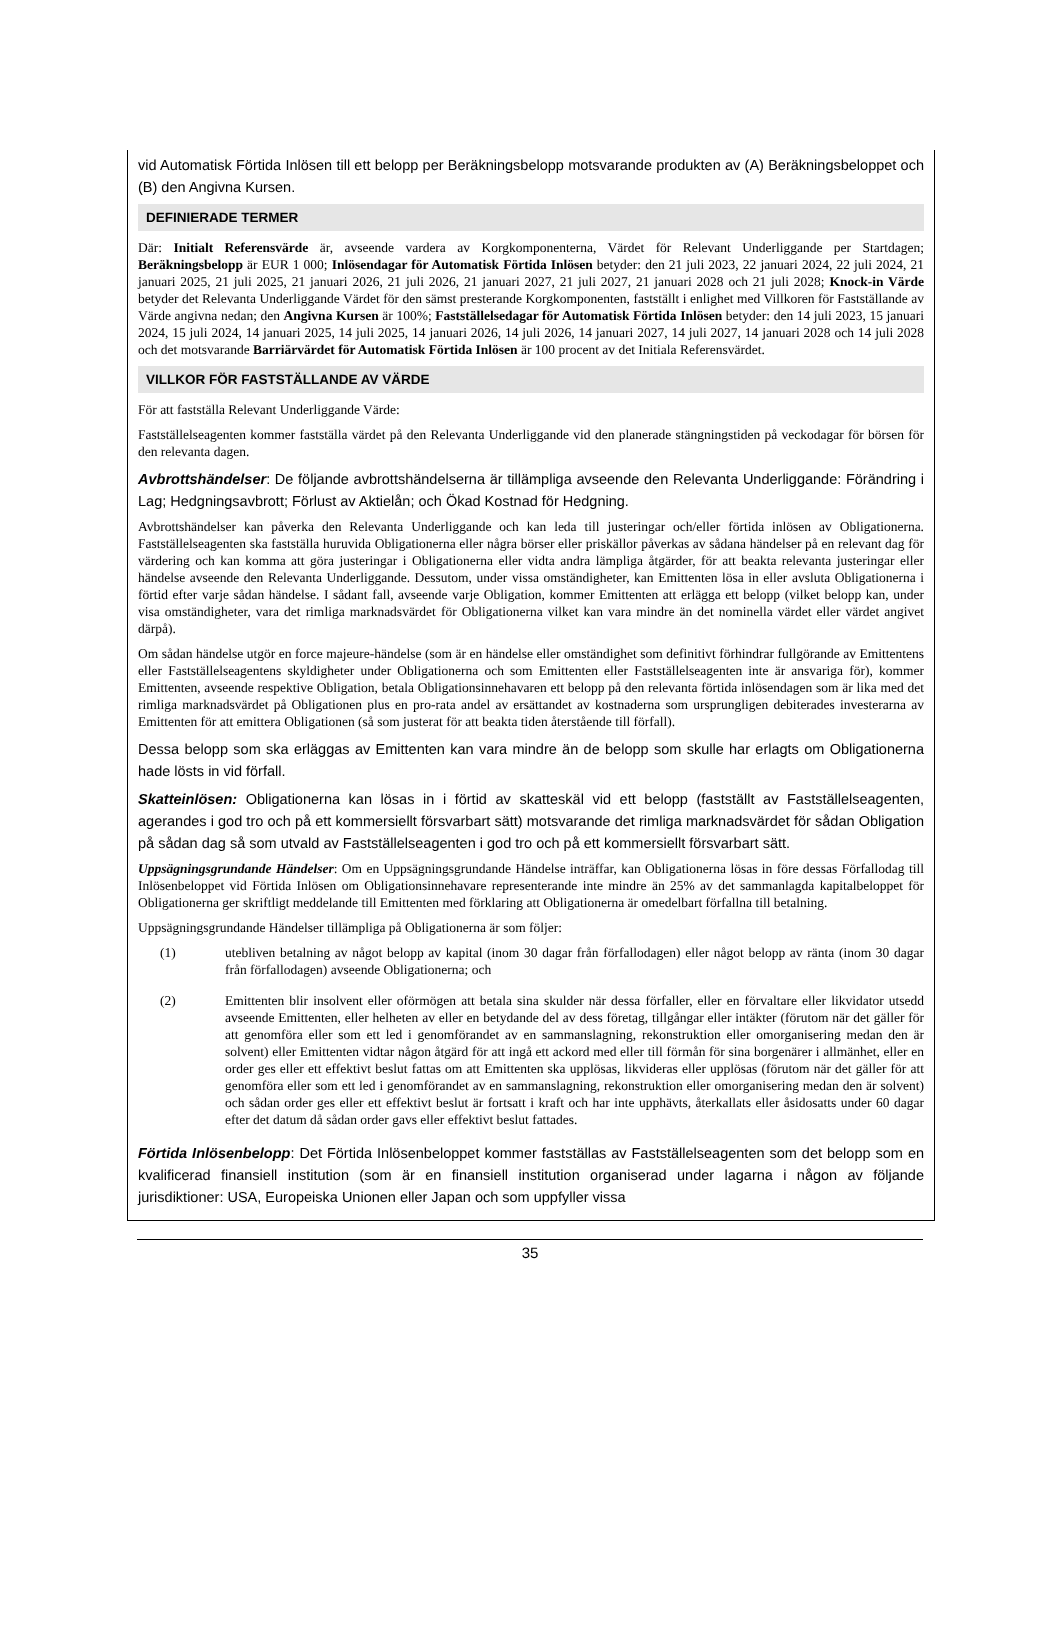vid Automatisk Förtida Inlösen till ett belopp per Beräkningsbelopp motsvarande produkten av (A) Beräkningsbeloppet och (B) den Angivna Kursen.
DEFINIERADE TERMER
Där: Initialt Referensvärde är, avseende vardera av Korgkomponenterna, Värdet för Relevant Underliggande per Startdagen; Beräkningsbelopp är EUR 1 000; Inlösendagar för Automatisk Förtida Inlösen betyder: den 21 juli 2023, 22 januari 2024, 22 juli 2024, 21 januari 2025, 21 juli 2025, 21 januari 2026, 21 juli 2026, 21 januari 2027, 21 juli 2027, 21 januari 2028 och 21 juli 2028; Knock-in Värde betyder det Relevanta Underliggande Värdet för den sämst presterande Korgkomponenten, fastställt i enlighet med Villkoren för Fastställande av Värde angivna nedan; den Angivna Kursen är 100%; Fastställelsedagar för Automatisk Förtida Inlösen betyder: den 14 juli 2023, 15 januari 2024, 15 juli 2024, 14 januari 2025, 14 juli 2025, 14 januari 2026, 14 juli 2026, 14 januari 2027, 14 juli 2027, 14 januari 2028 och 14 juli 2028 och det motsvarande Barriärvärdet för Automatisk Förtida Inlösen är 100 procent av det Initiala Referensvärdet.
VILLKOR FÖR FASTSTÄLLANDE AV VÄRDE
För att fastställa Relevant Underliggande Värde:
Fastställelseagenten kommer fastställa värdet på den Relevanta Underliggande vid den planerade stängningstiden på veckodagar för börsen för den relevanta dagen.
Avbrottshändelser: De följande avbrottshändelserna är tillämpliga avseende den Relevanta Underliggande: Förändring i Lag; Hedgningsavbrott; Förlust av Aktielån; och Ökad Kostnad för Hedgning.
Avbrottshändelser kan påverka den Relevanta Underliggande och kan leda till justeringar och/eller förtida inlösen av Obligationerna. Fastställelseagenten ska fastställa huruvida Obligationerna eller några börser eller priskällor påverkas av sådana händelser på en relevant dag för värdering och kan komma att göra justeringar i Obligationerna eller vidta andra lämpliga åtgärder, för att beakta relevanta justeringar eller händelse avseende den Relevanta Underliggande. Dessutom, under vissa omständigheter, kan Emittenten lösa in eller avsluta Obligationerna i förtid efter varje sådan händelse. I sådant fall, avseende varje Obligation, kommer Emittenten att erlägga ett belopp (vilket belopp kan, under visa omständigheter, vara det rimliga marknadsvärdet för Obligationerna vilket kan vara mindre än det nominella värdet eller värdet angivet därpå).
Om sådan händelse utgör en force majeure-händelse (som är en händelse eller omständighet som definitivt förhindrar fullgörande av Emittentens eller Fastställelseagentens skyldigheter under Obligationerna och som Emittenten eller Fastställelseagenten inte är ansvariga för), kommer Emittenten, avseende respektive Obligation, betala Obligationsinnehavaren ett belopp på den relevanta förtida inlösendagen som är lika med det rimliga marknadsvärdet på Obligationen plus en pro-rata andel av ersättandet av kostnaderna som ursprungligen debiterades investerarna av Emittenten för att emittera Obligationen (så som justerat för att beakta tiden återstående till förfall).
Dessa belopp som ska erläggas av Emittenten kan vara mindre än de belopp som skulle har erlagts om Obligationerna hade lösts in vid förfall.
Skatteinlösen: Obligationerna kan lösas in i förtid av skatteskäl vid ett belopp (fastställt av Fastställelseagenten, agerandes i god tro och på ett kommersiellt försvarbart sätt) motsvarande det rimliga marknadsvärdet för sådan Obligation på sådan dag så som utvald av Fastställelseagenten i god tro och på ett kommersiellt försvarbart sätt.
Uppsägningsgrundande Händelser: Om en Uppsägningsgrundande Händelse inträffar, kan Obligationerna lösas in före dessas Förfallodag till Inlösenbeloppet vid Förtida Inlösen om Obligationsinnehavare representerande inte mindre än 25% av det sammanlagda kapitalbeloppet för Obligationerna ger skriftligt meddelande till Emittenten med förklaring att Obligationerna är omedelbart förfallna till betalning.
Uppsägningsgrundande Händelser tillämpliga på Obligationerna är som följer:
(1) utebliven betalning av något belopp av kapital (inom 30 dagar från förfallodagen) eller något belopp av ränta (inom 30 dagar från förfallodagen) avseende Obligationerna; och
(2) Emittenten blir insolvent eller oförmögen att betala sina skulder när dessa förfaller, eller en förvaltare eller likvidator utsedd avseende Emittenten, eller helheten av eller en betydande del av dess företag, tillgångar eller intäkter (förutom när det gäller för att genomföra eller som ett led i genomförandet av en sammanslagning, rekonstruktion eller omorganisering medan den är solvent) eller Emittenten vidtar någon åtgärd för att ingå ett ackord med eller till förmån för sina borgenärer i allmänhet, eller en order ges eller ett effektivt beslut fattas om att Emittenten ska upplösas, likvideras eller upplösas (förutom när det gäller för att genomföra eller som ett led i genomförandet av en sammanslagning, rekonstruktion eller omorganisering medan den är solvent) och sådan order ges eller ett effektivt beslut är fortsatt i kraft och har inte upphävts, återkallats eller åsidosatts under 60 dagar efter det datum då sådan order gavs eller effektivt beslut fattades.
Förtida Inlösenbelopp: Det Förtida Inlösenbeloppet kommer fastställas av Fastställelseagenten som det belopp som en kvalificerad finansiell institution (som är en finansiell institution organiserad under lagarna i någon av följande jurisdiktioner: USA, Europeiska Unionen eller Japan och som uppfyller vissa
35